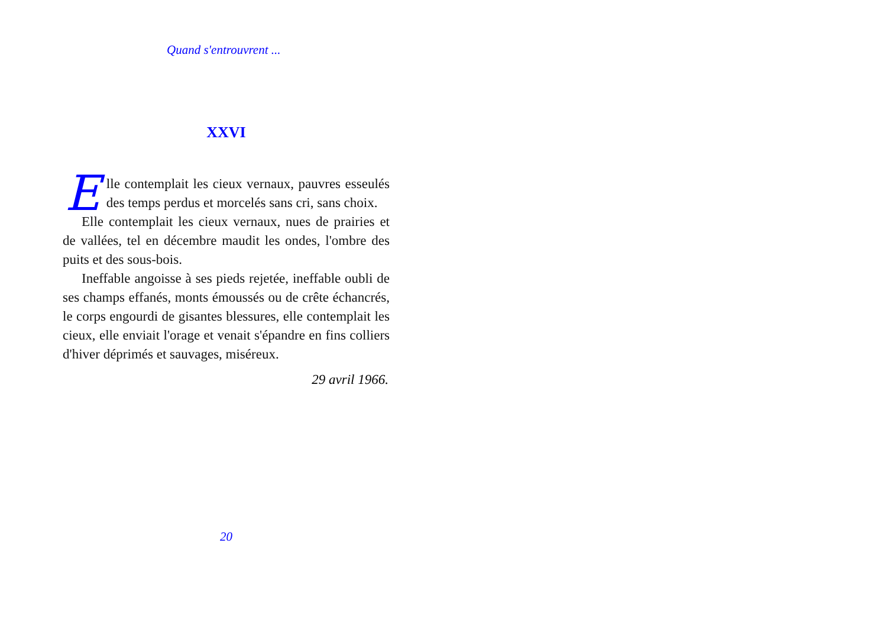Quand s'entrouvrent ...
XXVI
Elle contemplait les cieux vernaux, pauvres esseulés des temps perdus et morcelés sans cri, sans choix.
Elle contemplait les cieux vernaux, nues de prairies et de vallées, tel en décembre maudit les ondes, l'ombre des puits et des sous-bois.
Ineffable angoisse à ses pieds rejetée, ineffable oubli de ses champs effanés, monts émoussés ou de crête échancrés, le corps engourdi de gisantes blessures, elle contemplait les cieux, elle enviait l'orage et venait s'épandre en fins colliers d'hiver déprimés et sauvages, miséreux.
29 avril 1966.
20